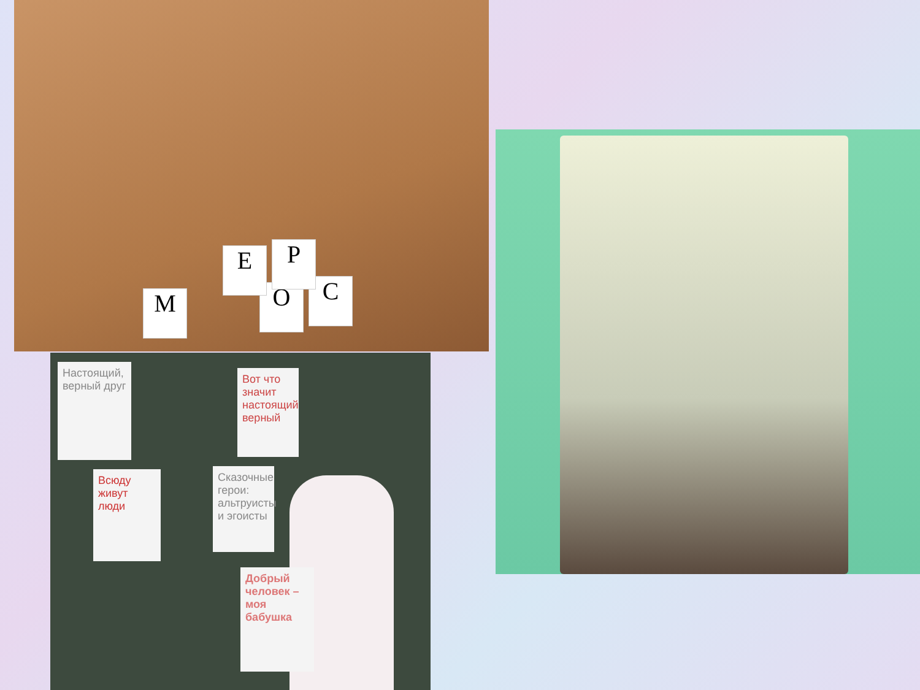М О С
Р
Е
Настоящий, верный друг
Вот что значит настоящий верный
Всюду живут люди
Сказочные герои: альтруисты и эгоисты
Добрый человек – моя бабушка